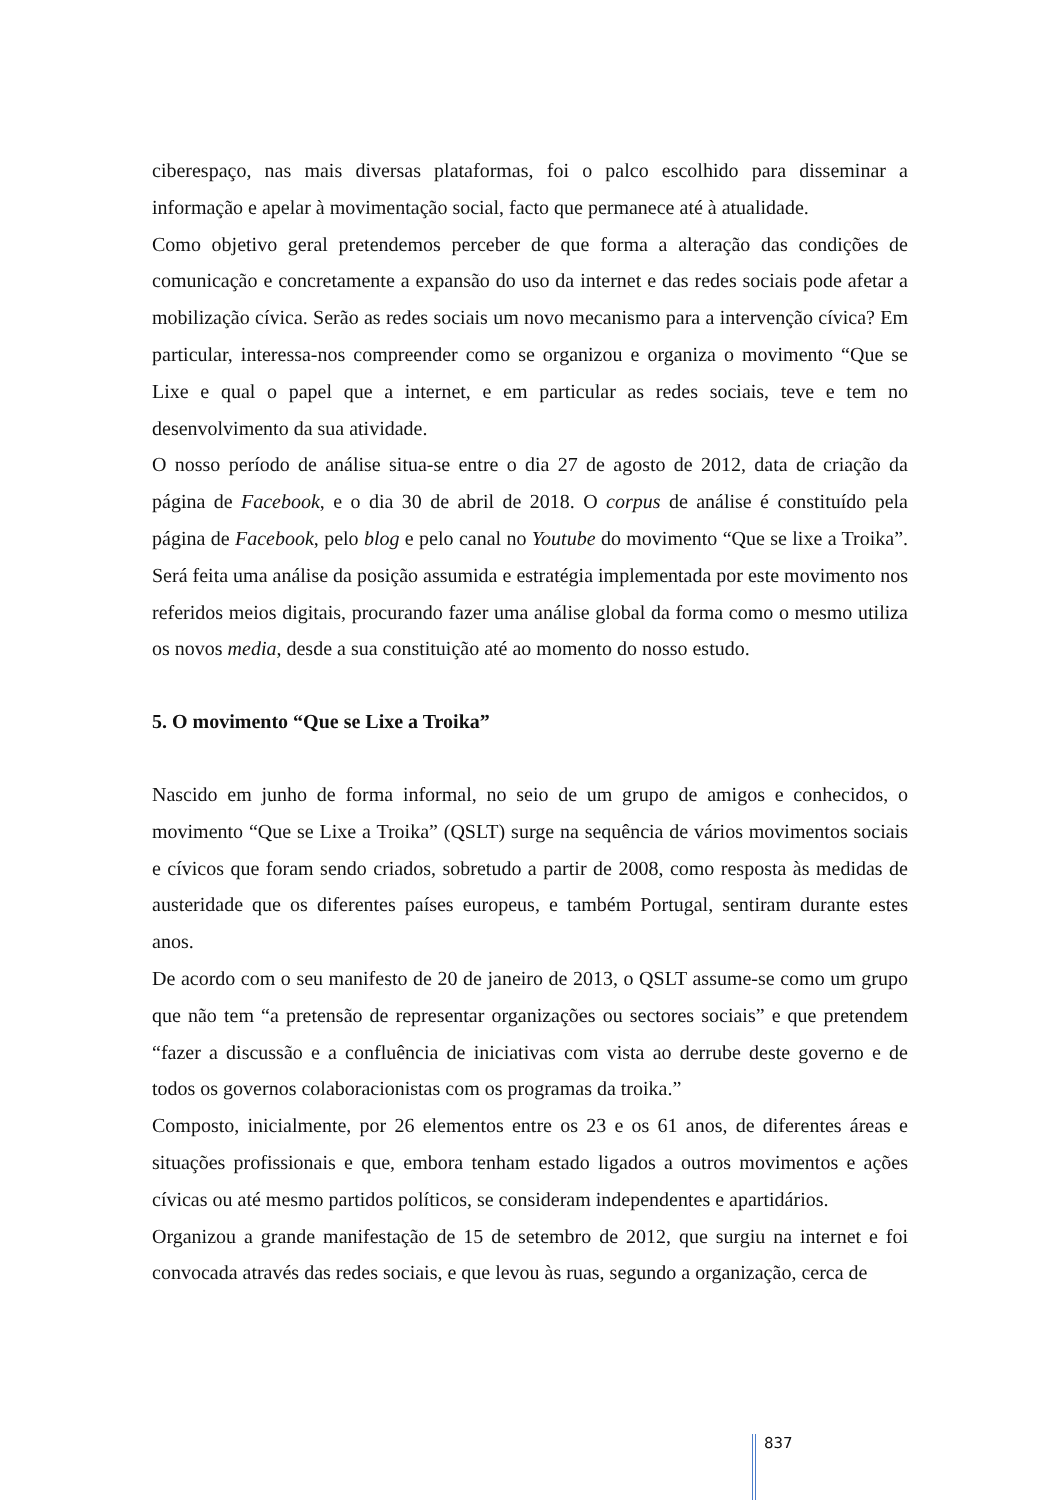ciberespaço, nas mais diversas plataformas, foi o palco escolhido para disseminar a informação e apelar à movimentação social, facto que permanece até à atualidade.
Como objetivo geral pretendemos perceber de que forma a alteração das condições de comunicação e concretamente a expansão do uso da internet e das redes sociais pode afetar a mobilização cívica. Serão as redes sociais um novo mecanismo para a intervenção cívica? Em particular, interessa-nos compreender como se organizou e organiza o movimento “Que se Lixe e qual o papel que a internet, e em particular as redes sociais, teve e tem no desenvolvimento da sua atividade.
O nosso período de análise situa-se entre o dia 27 de agosto de 2012, data de criação da página de Facebook, e o dia 30 de abril de 2018. O corpus de análise é constituído pela página de Facebook, pelo blog e pelo canal no Youtube do movimento “Que se lixe a Troika”. Será feita uma análise da posição assumida e estratégia implementada por este movimento nos referidos meios digitais, procurando fazer uma análise global da forma como o mesmo utiliza os novos media, desde a sua constituição até ao momento do nosso estudo.
5. O movimento “Que se Lixe a Troika”
Nascido em junho de forma informal, no seio de um grupo de amigos e conhecidos, o movimento “Que se Lixe a Troika” (QSLT) surge na sequência de vários movimentos sociais e cívicos que foram sendo criados, sobretudo a partir de 2008, como resposta às medidas de austeridade que os diferentes países europeus, e também Portugal, sentiram durante estes anos.
De acordo com o seu manifesto de 20 de janeiro de 2013, o QSLT assume-se como um grupo que não tem “a pretensão de representar organizações ou sectores sociais” e que pretendem “fazer a discussão e a confluência de iniciativas com vista ao derrube deste governo e de todos os governos colaboracionistas com os programas da troika.”
Composto, inicialmente, por 26 elementos entre os 23 e os 61 anos, de diferentes áreas e situações profissionais e que, embora tenham estado ligados a outros movimentos e ações cívicas ou até mesmo partidos políticos, se consideram independentes e apartidários.
Organizou a grande manifestação de 15 de setembro de 2012, que surgiu na internet e foi convocada através das redes sociais, e que levou às ruas, segundo a organização, cerca de
837